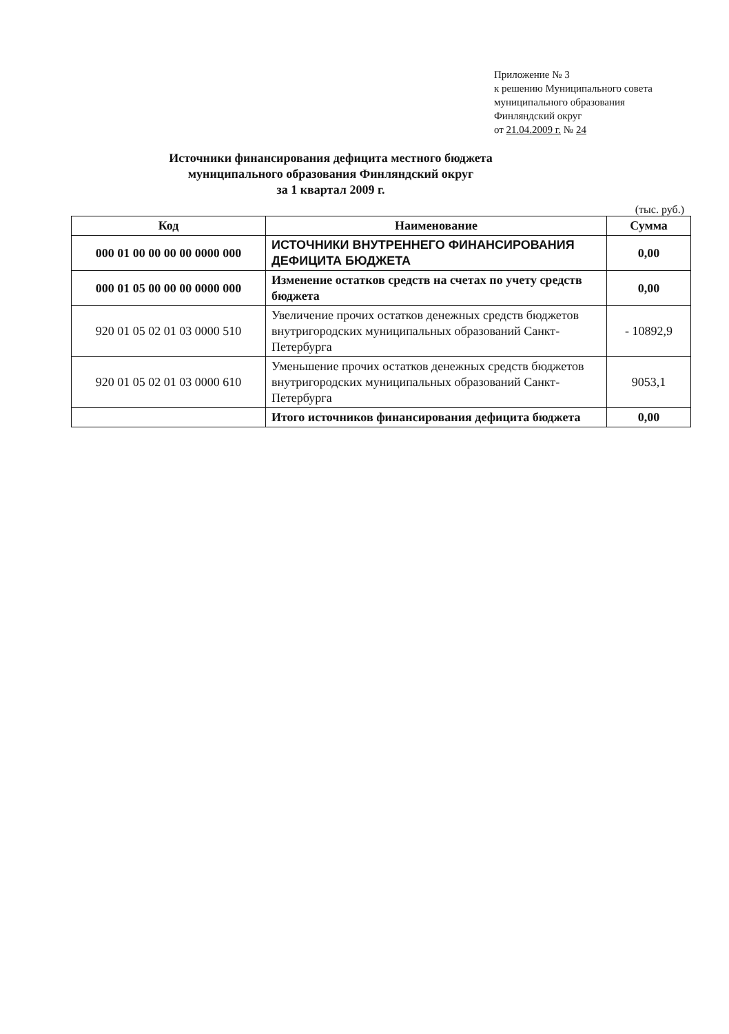Приложение № 3
к решению Муниципального совета
муниципального образования
Финляндский округ
от 21.04.2009 г. № 24
Источники финансирования дефицита местного бюджета
муниципального образования Финляндский округ
за 1 квартал 2009 г.
(тыс. руб.)
| Код | Наименование | Сумма |
| --- | --- | --- |
| 000 01 00 00 00 00 0000 000 | ИСТОЧНИКИ ВНУТРЕННЕГО ФИНАНСИРОВАНИЯ ДЕФИЦИТА БЮДЖЕТА | 0,00 |
| 000 01 05 00 00 00 0000 000 | Изменение остатков средств на счетах по учету средств бюджета | 0,00 |
| 920 01 05 02 01 03 0000 510 | Увеличение прочих остатков денежных средств бюджетов внутригородских муниципальных образований Санкт-Петербурга | - 10892,9 |
| 920 01 05 02 01 03 0000 610 | Уменьшение прочих остатков денежных средств бюджетов внутригородских муниципальных образований Санкт-Петербурга | 9053,1 |
| | Итого источников финансирования дефицита бюджета | 0,00 |